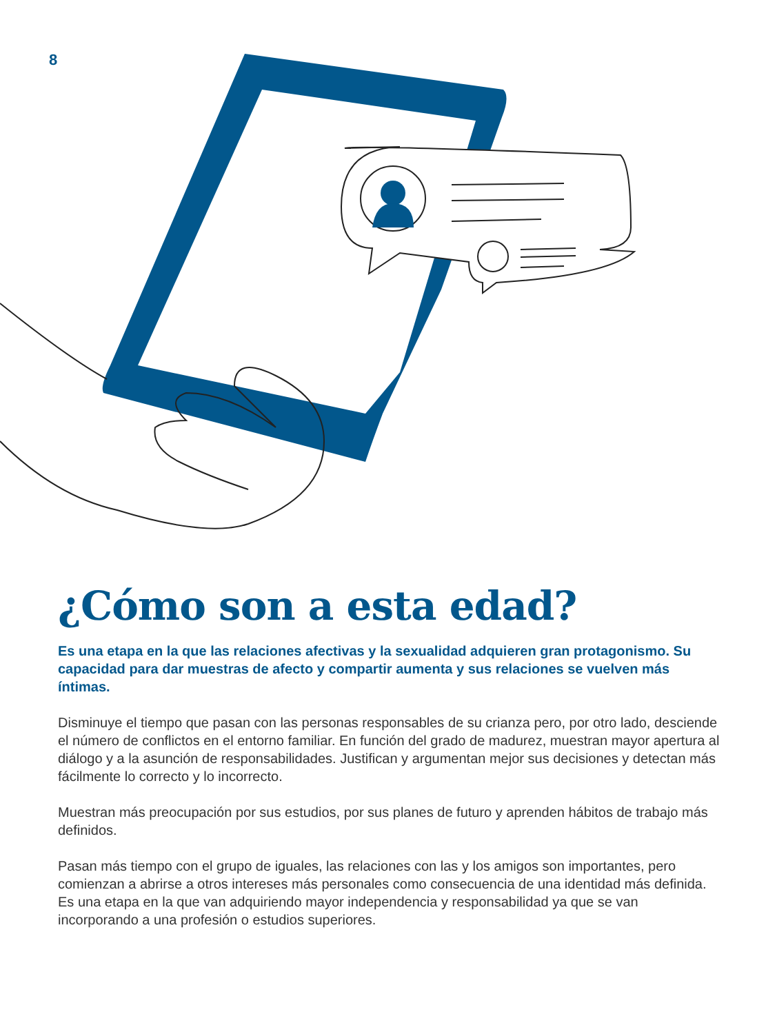8
¿Cómo son a esta edad?
Es una etapa en la que las relaciones afectivas y la sexualidad adquieren gran protagonismo. Su capacidad para dar muestras de afecto y compartir aumenta y sus relaciones se vuelven más íntimas.
Disminuye el tiempo que pasan con las personas responsables de su crianza pero, por otro lado, desciende el número de conflictos en el entorno familiar. En función del grado de madurez, muestran mayor apertura al diálogo y a la asunción de responsabilidades. Justifican y argumentan mejor sus decisiones y detectan más fácilmente lo correcto y lo incorrecto.
Muestran más preocupación por sus estudios, por sus planes de futuro y aprenden hábitos de trabajo más definidos.
Pasan más tiempo con el grupo de iguales, las relaciones con las y los amigos son importantes, pero comienzan a abrirse a otros intereses más personales como consecuencia de una identidad más definida. Es una etapa en la que van adquiriendo mayor independencia y responsabilidad ya que se van incorporando a una profesión o estudios superiores.